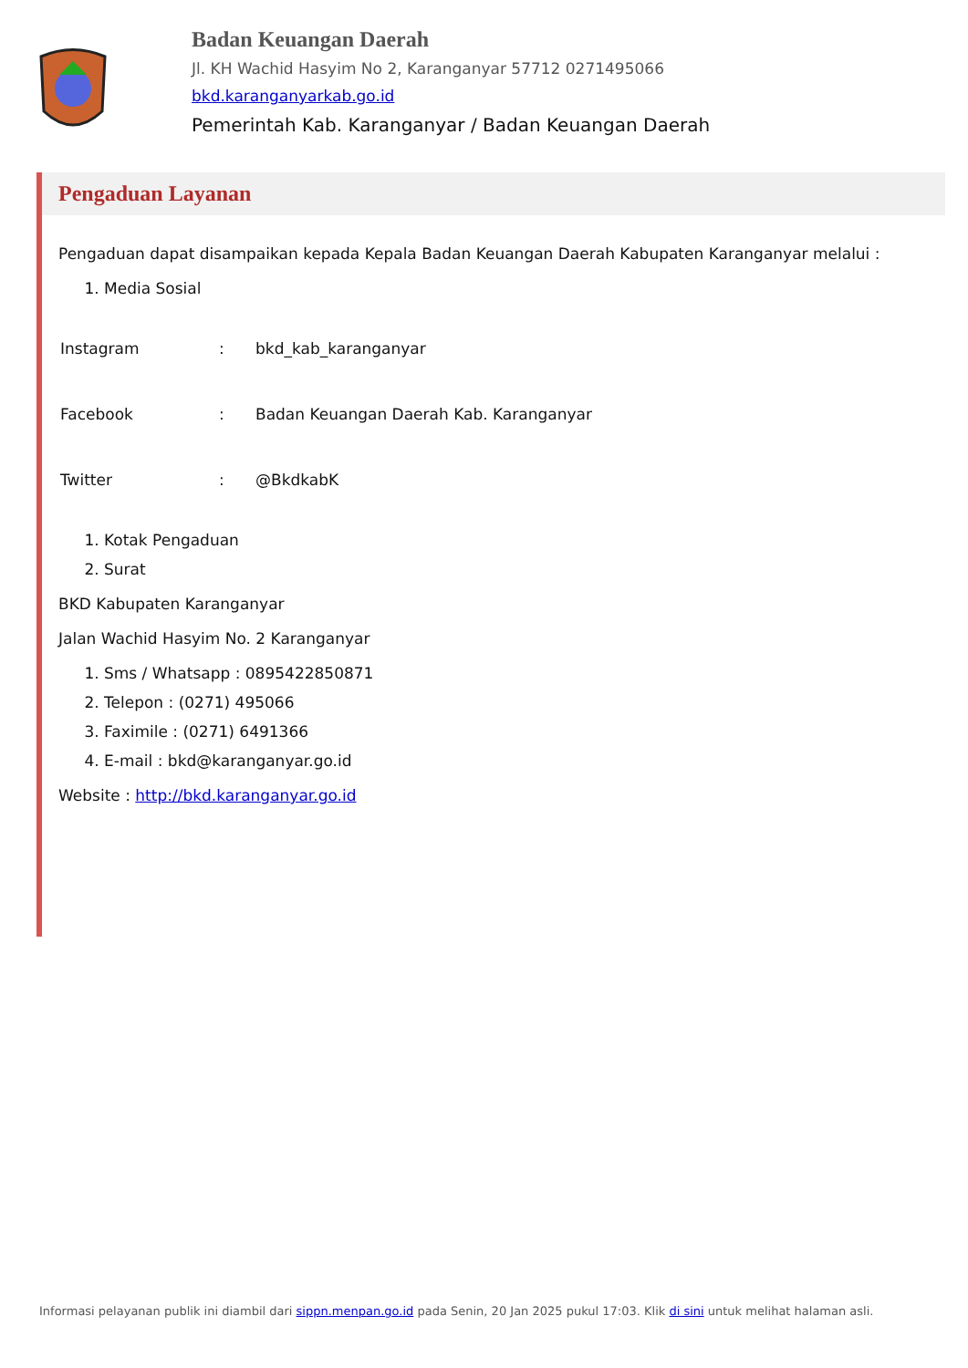Badan Keuangan Daerah
Jl. KH Wachid Hasyim No 2, Karanganyar 57712 0271495066
bkd.karanganyarkab.go.id
Pemerintah Kab. Karanganyar / Badan Keuangan Daerah
Pengaduan Layanan
Pengaduan dapat disampaikan kepada Kepala Badan Keuangan Daerah Kabupaten Karanganyar melalui :
1. Media Sosial
| Instagram | : | bkd_kab_karanganyar |
| Facebook | : | Badan Keuangan Daerah Kab. Karanganyar |
| Twitter | : | @BkdkabK |
1. Kotak Pengaduan
2. Surat
BKD Kabupaten Karanganyar
Jalan Wachid Hasyim No. 2 Karanganyar
1. Sms / Whatsapp : 0895422850871
2. Telepon : (0271) 495066
3. Faximile : (0271) 6491366
4. E-mail : bkd@karanganyar.go.id
Website : http://bkd.karanganyar.go.id
Informasi pelayanan publik ini diambil dari sippn.menpan.go.id pada Senin, 20 Jan 2025 pukul 17:03. Klik di sini untuk melihat halaman asli.